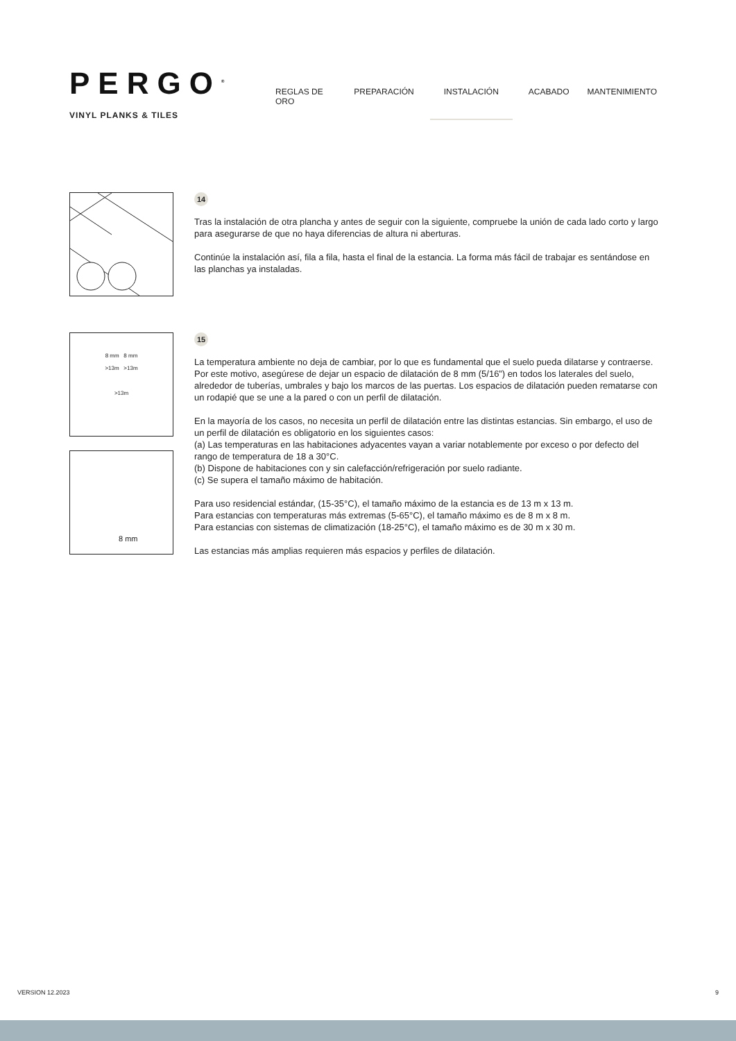PERGO<sup>®</sup>
VINYL PLANKS & TILES
REGLAS DE ORO PREPARACIÓN INSTALACIÓN ACABADO MANTENIMIENTO
14
Tras la instalación de otra plancha y antes de seguir con la siguiente, compruebe la unión de cada lado corto y largo para asegurarse de que no haya diferencias de altura ni aberturas.
Continúe la instalación así, fila a fila, hasta el final de la estancia. La forma más fácil de trabajar es sentándose en las planchas ya instaladas.
8 mm 8 mm
>13m >13m
>13m
8 mm
15
La temperatura ambiente no deja de cambiar, por lo que es fundamental que el suelo pueda dilatarse y contraerse. Por este motivo, asegúrese de dejar un espacio de dilatación de 8 mm (5/16”) en todos los laterales del suelo, alrededor de tuberías, umbrales y bajo los marcos de las puertas. Los espacios de dilatación pueden rematarse con un rodapié que se une a la pared o con un perfil de dilatación.
En la mayoría de los casos, no necesita un perfil de dilatación entre las distintas estancias. Sin embargo, el uso de un perfil de dilatación es obligatorio en los siguientes casos:
(a) Las temperaturas en las habitaciones adyacentes vayan a variar notablemente por exceso o por defecto del rango de temperatura de 18 a 30°C.
(b) Dispone de habitaciones con y sin calefacción/refrigeración por suelo radiante.
(c) Se supera el tamaño máximo de habitación.
Para uso residencial estándar, (15-35°C), el tamaño máximo de la estancia es de 13 m x 13 m.
Para estancias con temperaturas más extremas (5-65°C), el tamaño máximo es de 8 m x 8 m.
Para estancias con sistemas de climatización (18-25°C), el tamaño máximo es de 30 m x 30 m.
Las estancias más amplias requieren más espacios y perfiles de dilatación.
VERSION 12.2023 9